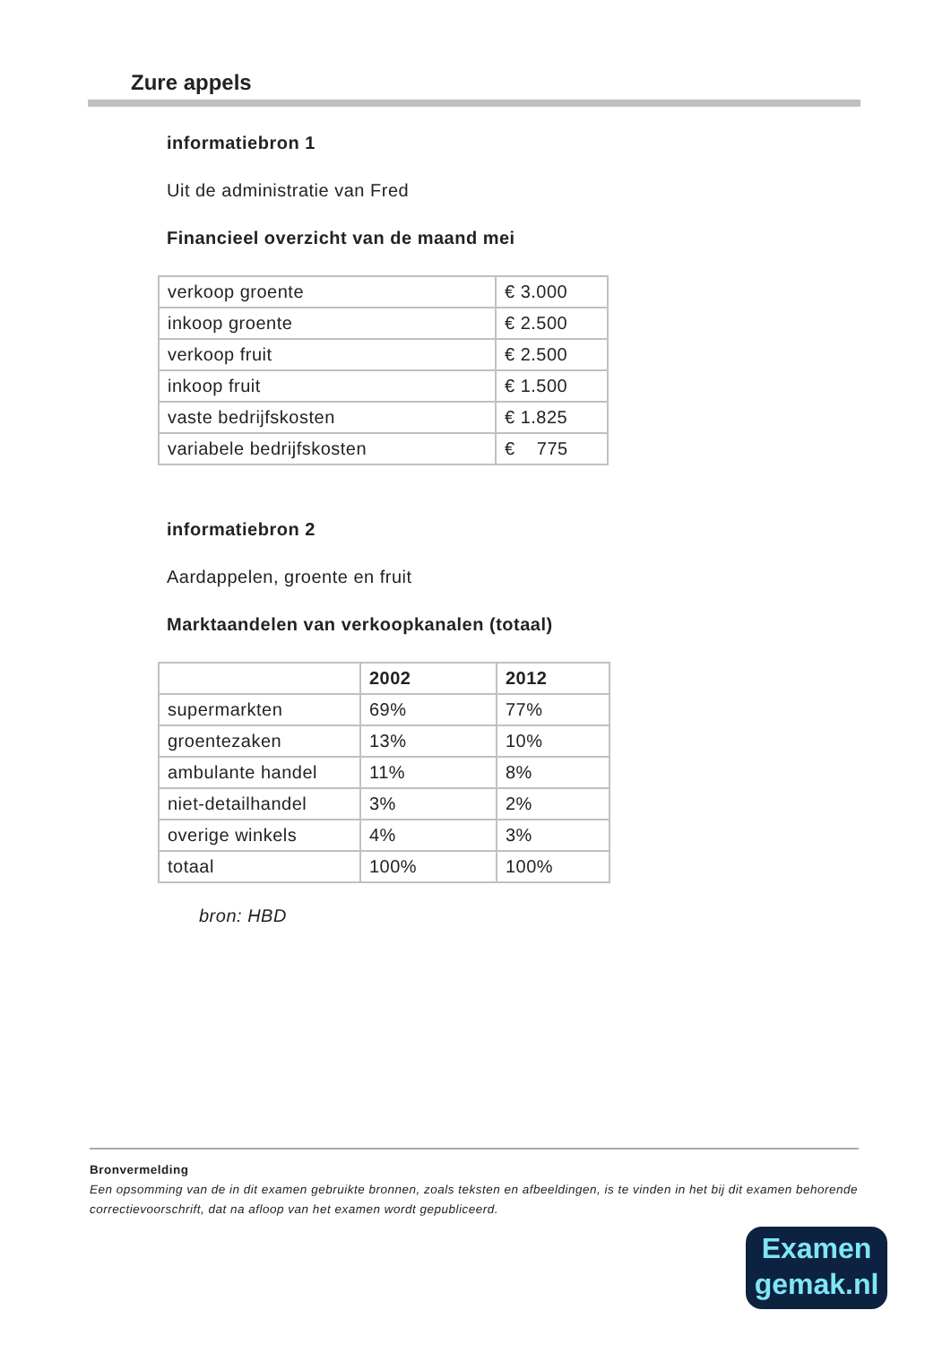Zure appels
informatiebron 1
Uit de administratie van Fred
Financieel overzicht van de maand mei
| verkoop groente | € 3.000 |
| inkoop groente | € 2.500 |
| verkoop fruit | € 2.500 |
| inkoop fruit | € 1.500 |
| vaste bedrijfskosten | € 1.825 |
| variabele bedrijfskosten | € 775 |
informatiebron 2
Aardappelen, groente en fruit
Marktaandelen van verkoopkanalen (totaal)
| | 2002 | 2012 |
| --- | --- | --- |
| supermarkten | 69% | 77% |
| groentezaken | 13% | 10% |
| ambulante handel | 11% | 8% |
| niet-detailhandel | 3% | 2% |
| overige winkels | 4% | 3% |
| totaal | 100% | 100% |
bron: HBD
Bronvermelding
Een opsomming van de in dit examen gebruikte bronnen, zoals teksten en afbeeldingen, is te vinden in het bij dit examen behorende correctievoorschrift, dat na afloop van het examen wordt gepubliceerd.
Examen
gemak.nl